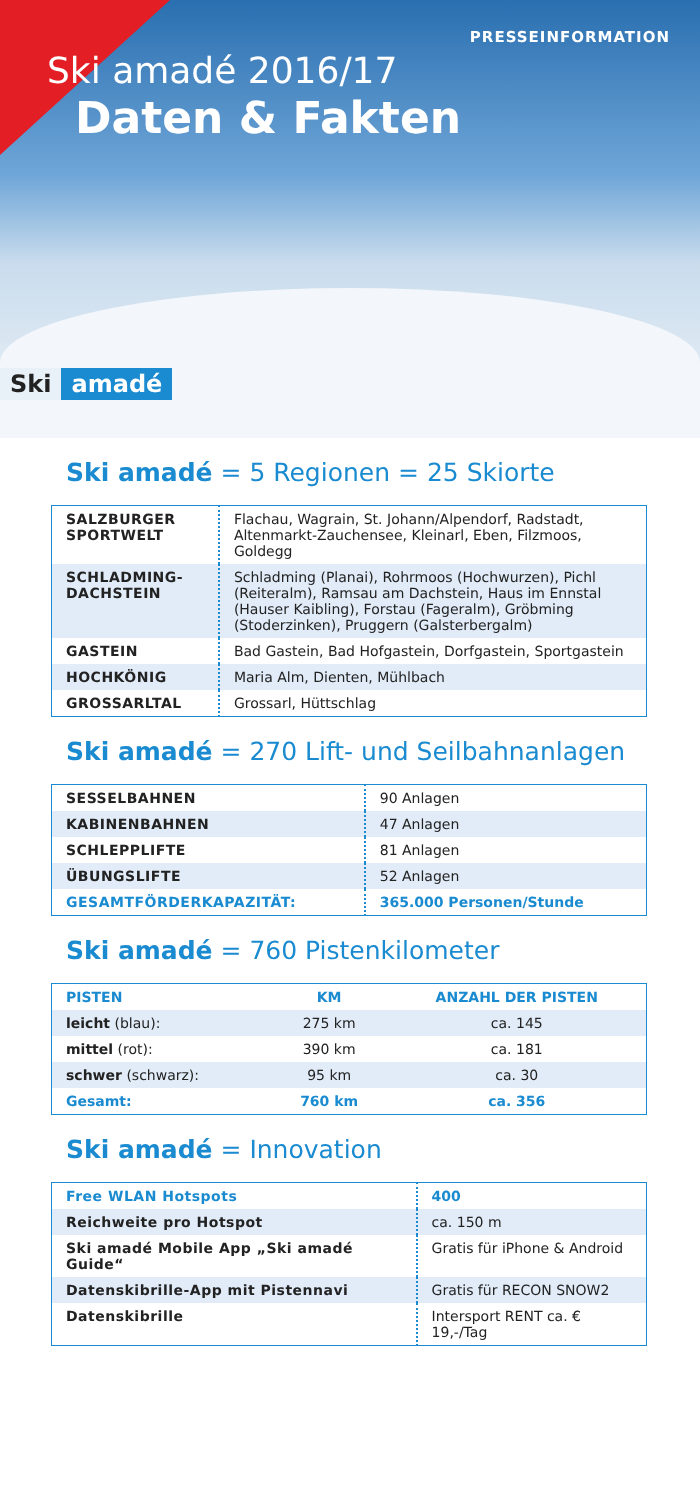PRESSEINFORMATION
Ski amadé 2016/17
Daten & Fakten
Ski amadé
Ski amadé = 5 Regionen = 25 Skiorte
| SALZBURGER SPORTWELT | Flachau, Wagrain, St. Johann/Alpendorf, Radstadt, Altenmarkt-Zauchensee, Kleinarl, Eben, Filzmoos, Goldegg |
| SCHLADMING-DACHSTEIN | Schladming (Planai), Rohrmoos (Hochwurzen), Pichl (Reiteralm), Ramsau am Dachstein, Haus im Ennstal (Hauser Kaibling), Forstau (Fageralm), Gröbming (Stoderzinken), Pruggern (Galsterbergalm) |
| GASTEIN | Bad Gastein, Bad Hofgastein, Dorfgastein, Sportgastein |
| HOCHKÖNIG | Maria Alm, Dienten, Mühlbach |
| GROSSARLTAL | Grossarl, Hüttschlag |
Ski amadé = 270 Lift- und Seilbahnanlagen
| SESSELBAHNEN | 90 Anlagen |
| KABINENBAHNEN | 47 Anlagen |
| SCHLEPPLIFTE | 81 Anlagen |
| ÜBUNGSLIFTE | 52 Anlagen |
| GESAMTFÖRDERKAPAZITÄT: | 365.000 Personen/Stunde |
Ski amadé = 760 Pistenkilometer
| PISTEN | KM | ANZAHL DER PISTEN |
| --- | --- | --- |
| leicht (blau): | 275 km | ca. 145 |
| mittel (rot): | 390 km | ca. 181 |
| schwer (schwarz): | 95 km | ca. 30 |
| Gesamt: | 760 km | ca. 356 |
Ski amadé = Innovation
| Free WLAN Hotspots | 400 |
| Reichweite pro Hotspot | ca. 150 m |
| Ski amadé Mobile App „Ski amadé Guide“ | Gratis für iPhone & Android |
| Datenskibrille-App mit Pistennavi | Gratis für RECON SNOW2 |
| Datenskibrille | Intersport RENT ca. € 19,-/Tag |